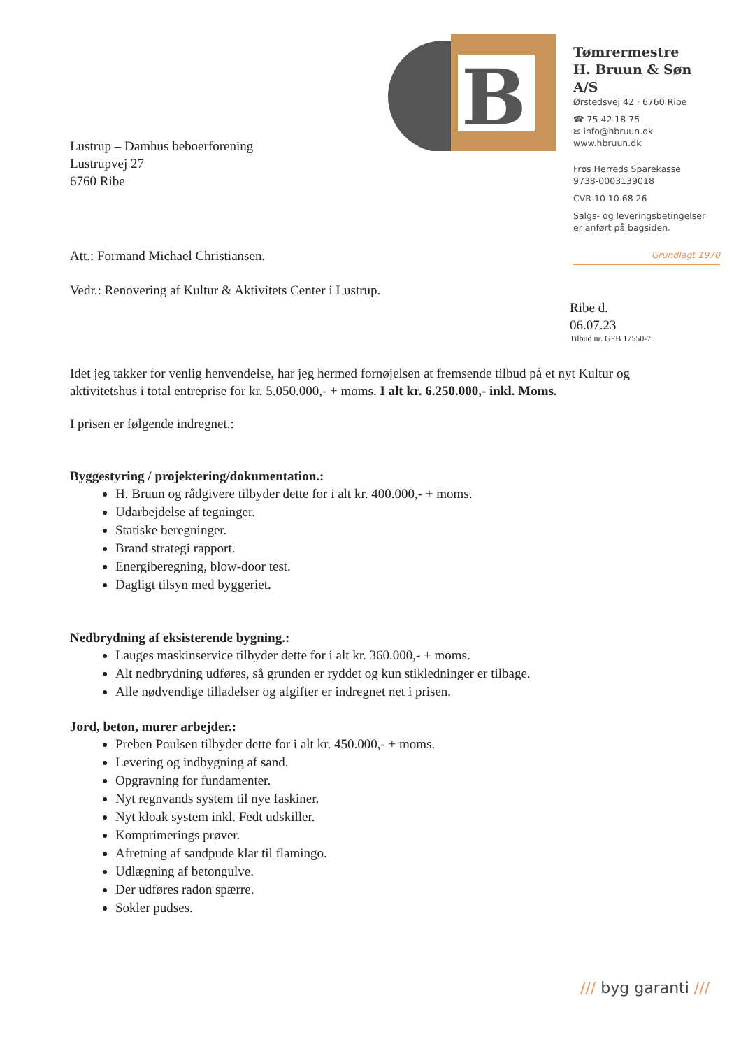B
Tømrermestre
H. Bruun & Søn A/S
Ørstedsvej 42 · 6760 Ribe
☎ 75 42 18 75
✉ info@hbruun.dk
www.hbruun.dk
Frøs Herreds Sparekasse
9738-0003139018
CVR 10 10 68 26
Salgs- og leveringsbetingelser
er anført på bagsiden.
Grundlagt 1970
Lustrup – Damhus beboerforening
Lustrupvej 27
6760 Ribe
Att.: Formand Michael Christiansen.
Vedr.: Renovering af Kultur & Aktivitets Center i Lustrup.
Ribe d. 06.07.23
Tilbud nr. GFB 17550-7
Idet jeg takker for venlig henvendelse, har jeg hermed fornøjelsen at fremsende tilbud på et nyt Kultur og aktivitetshus i total entreprise for kr. 5.050.000,- + moms. I alt kr. 6.250.000,- inkl. Moms.
I prisen er følgende indregnet.:
Byggestyring / projektering/dokumentation.:
H. Bruun og rådgivere tilbyder dette for i alt kr. 400.000,- + moms.
Udarbejdelse af tegninger.
Statiske beregninger.
Brand strategi rapport.
Energiberegning, blow-door test.
Dagligt tilsyn med byggeriet.
Nedbrydning af eksisterende bygning.:
Lauges maskinservice tilbyder dette for i alt kr. 360.000,- + moms.
Alt nedbrydning udføres, så grunden er ryddet og kun stikledninger er tilbage.
Alle nødvendige tilladelser og afgifter er indregnet net i prisen.
Jord, beton, murer arbejder.:
Preben Poulsen tilbyder dette for i alt kr. 450.000,- + moms.
Levering og indbygning af sand.
Opgravning for fundamenter.
Nyt regnvands system til nye faskiner.
Nyt kloak system inkl. Fedt udskiller.
Komprimerings prøver.
Afretning af sandpude klar til flamingo.
Udlægning af betongulve.
Der udføres radon spærre.
Sokler pudses.
/// byg garanti ///